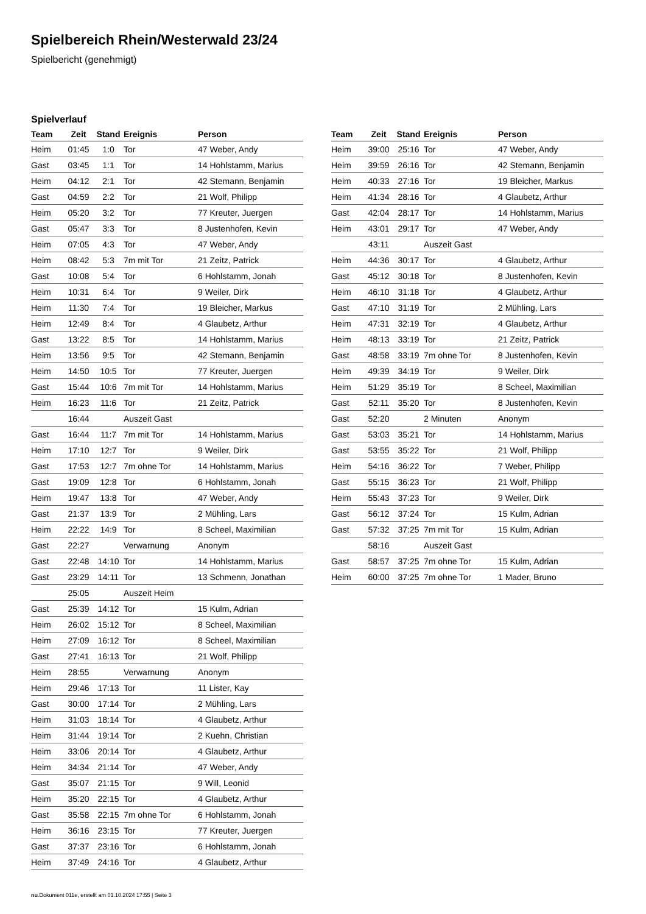Spielbereich Rhein/Westerwald 23/24
Spielbericht (genehmigt)
Spielverlauf
| Team | Zeit | Stand | Ereignis | Person |
| --- | --- | --- | --- | --- |
| Heim | 01:45 | 1:0 | Tor | 47 Weber, Andy |
| Gast | 03:45 | 1:1 | Tor | 14 Hohlstamm, Marius |
| Heim | 04:12 | 2:1 | Tor | 42 Stemann, Benjamin |
| Gast | 04:59 | 2:2 | Tor | 21 Wolf, Philipp |
| Heim | 05:20 | 3:2 | Tor | 77 Kreuter, Juergen |
| Gast | 05:47 | 3:3 | Tor | 8 Justenhofen, Kevin |
| Heim | 07:05 | 4:3 | Tor | 47 Weber, Andy |
| Heim | 08:42 | 5:3 | 7m mit Tor | 21 Zeitz, Patrick |
| Gast | 10:08 | 5:4 | Tor | 6 Hohlstamm, Jonah |
| Heim | 10:31 | 6:4 | Tor | 9 Weiler, Dirk |
| Heim | 11:30 | 7:4 | Tor | 19 Bleicher, Markus |
| Heim | 12:49 | 8:4 | Tor | 4 Glaubetz, Arthur |
| Gast | 13:22 | 8:5 | Tor | 14 Hohlstamm, Marius |
| Heim | 13:56 | 9:5 | Tor | 42 Stemann, Benjamin |
| Heim | 14:50 | 10:5 | Tor | 77 Kreuter, Juergen |
| Gast | 15:44 | 10:6 | 7m mit Tor | 14 Hohlstamm, Marius |
| Heim | 16:23 | 11:6 | Tor | 21 Zeitz, Patrick |
| | 16:44 | | Auszeit Gast | |
| Gast | 16:44 | 11:7 | 7m mit Tor | 14 Hohlstamm, Marius |
| Heim | 17:10 | 12:7 | Tor | 9 Weiler, Dirk |
| Gast | 17:53 | 12:7 | 7m ohne Tor | 14 Hohlstamm, Marius |
| Gast | 19:09 | 12:8 | Tor | 6 Hohlstamm, Jonah |
| Heim | 19:47 | 13:8 | Tor | 47 Weber, Andy |
| Gast | 21:37 | 13:9 | Tor | 2 Mühling, Lars |
| Heim | 22:22 | 14:9 | Tor | 8 Scheel, Maximilian |
| Gast | 22:27 | | Verwarnung | Anonym |
| Gast | 22:48 | 14:10 | Tor | 14 Hohlstamm, Marius |
| Gast | 23:29 | 14:11 | Tor | 13 Schmenn, Jonathan |
| | 25:05 | | Auszeit Heim | |
| Gast | 25:39 | 14:12 | Tor | 15 Kulm, Adrian |
| Heim | 26:02 | 15:12 | Tor | 8 Scheel, Maximilian |
| Heim | 27:09 | 16:12 | Tor | 8 Scheel, Maximilian |
| Gast | 27:41 | 16:13 | Tor | 21 Wolf, Philipp |
| Heim | 28:55 | | Verwarnung | Anonym |
| Heim | 29:46 | 17:13 | Tor | 11 Lister, Kay |
| Gast | 30:00 | 17:14 | Tor | 2 Mühling, Lars |
| Heim | 31:03 | 18:14 | Tor | 4 Glaubetz, Arthur |
| Heim | 31:44 | 19:14 | Tor | 2 Kuehn, Christian |
| Heim | 33:06 | 20:14 | Tor | 4 Glaubetz, Arthur |
| Heim | 34:34 | 21:14 | Tor | 47 Weber, Andy |
| Gast | 35:07 | 21:15 | Tor | 9 Will, Leonid |
| Heim | 35:20 | 22:15 | Tor | 4 Glaubetz, Arthur |
| Gast | 35:58 | 22:15 | 7m ohne Tor | 6 Hohlstamm, Jonah |
| Heim | 36:16 | 23:15 | Tor | 77 Kreuter, Juergen |
| Gast | 37:37 | 23:16 | Tor | 6 Hohlstamm, Jonah |
| Heim | 37:49 | 24:16 | Tor | 4 Glaubetz, Arthur |
| Team | Zeit | Stand | Ereignis | Person |
| --- | --- | --- | --- | --- |
| Heim | 39:00 | 25:16 | Tor | 47 Weber, Andy |
| Heim | 39:59 | 26:16 | Tor | 42 Stemann, Benjamin |
| Heim | 40:33 | 27:16 | Tor | 19 Bleicher, Markus |
| Heim | 41:34 | 28:16 | Tor | 4 Glaubetz, Arthur |
| Gast | 42:04 | 28:17 | Tor | 14 Hohlstamm, Marius |
| Heim | 43:01 | 29:17 | Tor | 47 Weber, Andy |
| | 43:11 | | Auszeit Gast | |
| Heim | 44:36 | 30:17 | Tor | 4 Glaubetz, Arthur |
| Gast | 45:12 | 30:18 | Tor | 8 Justenhofen, Kevin |
| Heim | 46:10 | 31:18 | Tor | 4 Glaubetz, Arthur |
| Gast | 47:10 | 31:19 | Tor | 2 Mühling, Lars |
| Heim | 47:31 | 32:19 | Tor | 4 Glaubetz, Arthur |
| Heim | 48:13 | 33:19 | Tor | 21 Zeitz, Patrick |
| Gast | 48:58 | 33:19 | 7m ohne Tor | 8 Justenhofen, Kevin |
| Heim | 49:39 | 34:19 | Tor | 9 Weiler, Dirk |
| Heim | 51:29 | 35:19 | Tor | 8 Scheel, Maximilian |
| Gast | 52:11 | 35:20 | Tor | 8 Justenhofen, Kevin |
| Gast | 52:20 | | 2 Minuten | Anonym |
| Gast | 53:03 | 35:21 | Tor | 14 Hohlstamm, Marius |
| Gast | 53:55 | 35:22 | Tor | 21 Wolf, Philipp |
| Heim | 54:16 | 36:22 | Tor | 7 Weber, Philipp |
| Gast | 55:15 | 36:23 | Tor | 21 Wolf, Philipp |
| Heim | 55:43 | 37:23 | Tor | 9 Weiler, Dirk |
| Gast | 56:12 | 37:24 | Tor | 15 Kulm, Adrian |
| Gast | 57:32 | 37:25 | 7m mit Tor | 15 Kulm, Adrian |
| | 58:16 | | Auszeit Gast | |
| Gast | 58:57 | 37:25 | 7m ohne Tor | 15 Kulm, Adrian |
| Heim | 60:00 | 37:25 | 7m ohne Tor | 1 Mader, Bruno |
nu.Dokument 011e, erstellt am 01.10.2024 17:55 | Seite 3